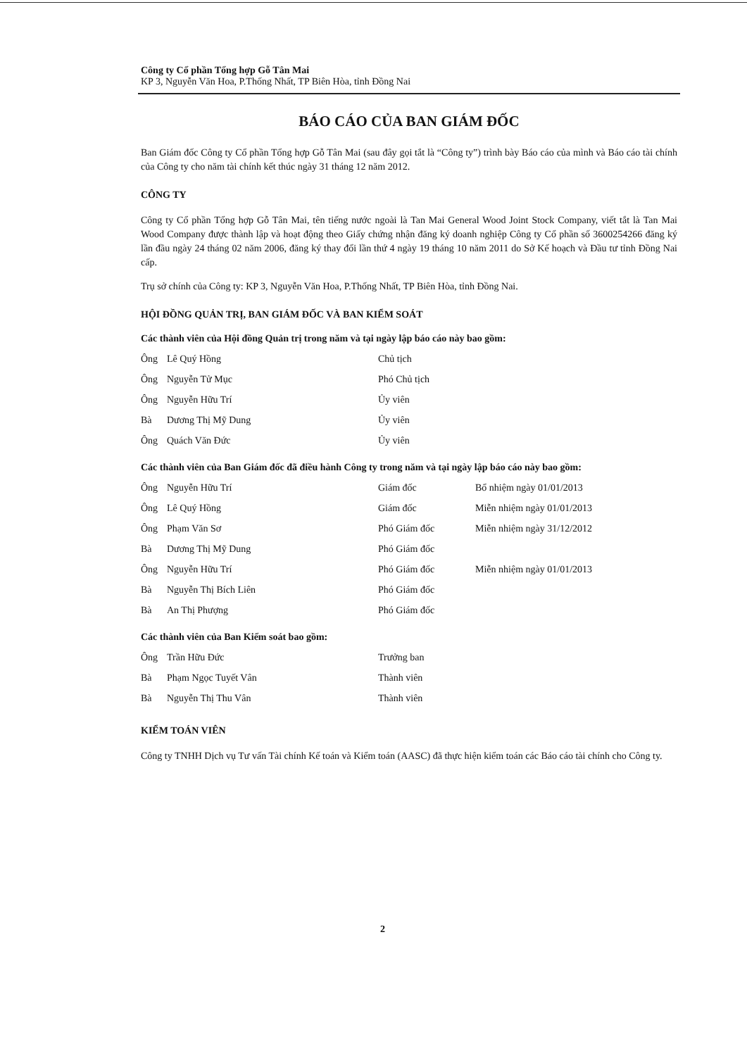Công ty Cổ phần Tổng hợp Gỗ Tân Mai
KP 3, Nguyễn Văn Hoa, P.Thống Nhất, TP Biên Hòa, tỉnh Đồng Nai
BÁO CÁO CỦA BAN GIÁM ĐỐC
Ban Giám đốc Công ty Cổ phần Tổng hợp Gỗ Tân Mai (sau đây gọi tắt là “Công ty”) trình bày Báo cáo của mình và Báo cáo tài chính của Công ty cho năm tài chính kết thúc ngày 31 tháng 12 năm 2012.
CÔNG TY
Công ty Cổ phần Tổng hợp Gỗ Tân Mai, tên tiếng nước ngoài là Tan Mai General Wood Joint Stock Company, viết tắt là Tan Mai Wood Company được thành lập và hoạt động theo Giấy chứng nhận đăng ký doanh nghiệp Công ty Cổ phần số 3600254266 đăng ký lần đầu ngày 24 tháng 02 năm 2006, đăng ký thay đổi lần thứ 4 ngày 19 tháng 10 năm 2011 do Sở Kế hoạch và Đầu tư tỉnh Đồng Nai cấp.
Trụ sở chính của Công ty: KP 3, Nguyễn Văn Hoa, P.Thống Nhất, TP Biên Hòa, tỉnh Đồng Nai.
HỘI ĐỒNG QUẢN TRỊ, BAN GIÁM ĐỐC VÀ BAN KIỂM SOÁT
Các thành viên của Hội đồng Quản trị trong năm và tại ngày lập báo cáo này bao gồm:
| Ông | Lê Quý Hồng | Chủ tịch |
| Ông | Nguyễn Tử Mục | Phó Chủ tịch |
| Ông | Nguyễn Hữu Trí | Ủy viên |
| Bà | Dương Thị Mỹ Dung | Ủy viên |
| Ông | Quách Văn Đức | Ủy viên |
Các thành viên của Ban Giám đốc đã điều hành Công ty trong năm và tại ngày lập báo cáo này bao gồm:
| Ông | Nguyễn Hữu Trí | Giám đốc | Bổ nhiệm ngày 01/01/2013 |
| Ông | Lê Quý Hồng | Giám đốc | Miễn nhiệm ngày 01/01/2013 |
| Ông | Phạm Văn Sơ | Phó Giám đốc | Miễn nhiệm ngày 31/12/2012 |
| Bà | Dương Thị Mỹ Dung | Phó Giám đốc | |
| Ông | Nguyễn Hữu Trí | Phó Giám đốc | Miễn nhiệm ngày 01/01/2013 |
| Bà | Nguyễn Thị Bích Liên | Phó Giám đốc | |
| Bà | An Thị Phượng | Phó Giám đốc | |
Các thành viên của Ban Kiểm soát bao gồm:
| Ông | Trần Hữu Đức | Trưởng ban |
| Bà | Phạm Ngọc Tuyết Vân | Thành viên |
| Bà | Nguyễn Thị Thu Vân | Thành viên |
KIỂM TOÁN VIÊN
Công ty TNHH Dịch vụ Tư vấn Tài chính Kế toán và Kiểm toán (AASC) đã thực hiện kiểm toán các Báo cáo tài chính cho Công ty.
2